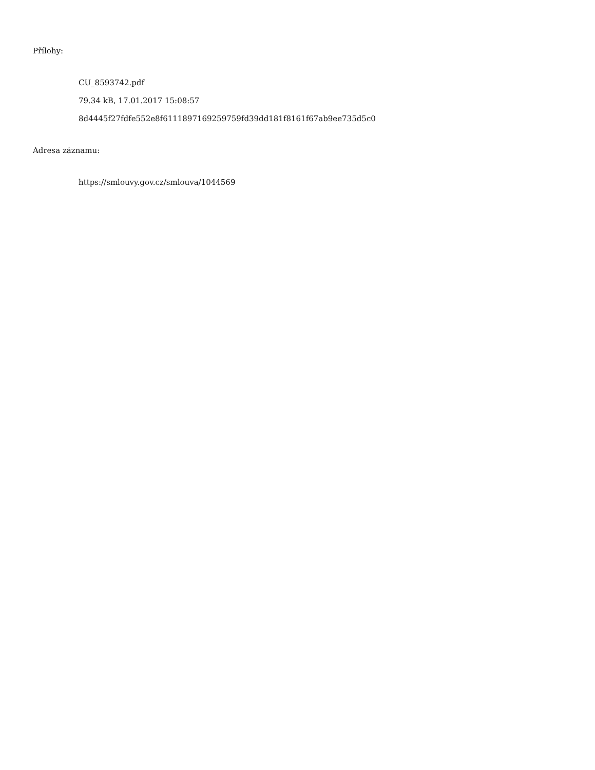Přílohy:
CU_8593742.pdf
79.34 kB, 17.01.2017 15:08:57
8d4445f27fdfe552e8f6111897169259759fd39dd181f8161f67ab9ee735d5c0
Adresa záznamu:
https://smlouvy.gov.cz/smlouva/1044569